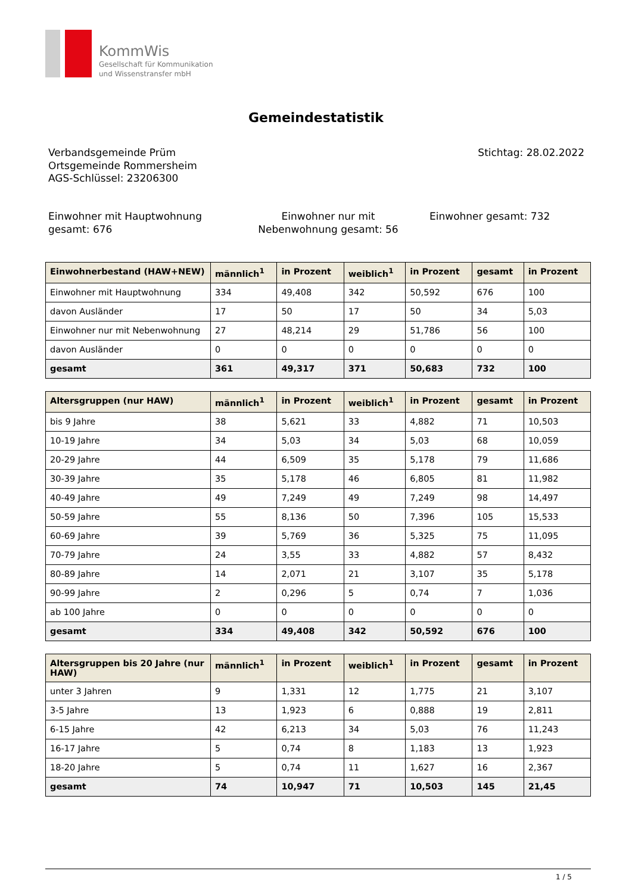KommWis
Gesellschaft für Kommunikation
und Wissenstransfer mbH
Gemeindestatistik
Verbandsgemeinde Prüm
Ortsgemeinde Rommersheim
AGS-Schlüssel: 23206300
Stichtag: 28.02.2022
Einwohner mit Hauptwohnung gesamt: 676
Einwohner nur mit Nebenwohnung gesamt: 56
Einwohner gesamt: 732
| Einwohnerbestand (HAW+NEW) | männlich<sup>1</sup> | in Prozent | weiblich<sup>1</sup> | in Prozent | gesamt | in Prozent |
| --- | --- | --- | --- | --- | --- | --- |
| Einwohner mit Hauptwohnung | 334 | 49,408 | 342 | 50,592 | 676 | 100 |
| davon Ausländer | 17 | 50 | 17 | 50 | 34 | 5,03 |
| Einwohner nur mit Nebenwohnung | 27 | 48,214 | 29 | 51,786 | 56 | 100 |
| davon Ausländer | 0 | 0 | 0 | 0 | 0 | 0 |
| gesamt | 361 | 49,317 | 371 | 50,683 | 732 | 100 |
| Altersgruppen (nur HAW) | männlich<sup>1</sup> | in Prozent | weiblich<sup>1</sup> | in Prozent | gesamt | in Prozent |
| --- | --- | --- | --- | --- | --- | --- |
| bis 9 Jahre | 38 | 5,621 | 33 | 4,882 | 71 | 10,503 |
| 10-19 Jahre | 34 | 5,03 | 34 | 5,03 | 68 | 10,059 |
| 20-29 Jahre | 44 | 6,509 | 35 | 5,178 | 79 | 11,686 |
| 30-39 Jahre | 35 | 5,178 | 46 | 6,805 | 81 | 11,982 |
| 40-49 Jahre | 49 | 7,249 | 49 | 7,249 | 98 | 14,497 |
| 50-59 Jahre | 55 | 8,136 | 50 | 7,396 | 105 | 15,533 |
| 60-69 Jahre | 39 | 5,769 | 36 | 5,325 | 75 | 11,095 |
| 70-79 Jahre | 24 | 3,55 | 33 | 4,882 | 57 | 8,432 |
| 80-89 Jahre | 14 | 2,071 | 21 | 3,107 | 35 | 5,178 |
| 90-99 Jahre | 2 | 0,296 | 5 | 0,74 | 7 | 1,036 |
| ab 100 Jahre | 0 | 0 | 0 | 0 | 0 | 0 |
| gesamt | 334 | 49,408 | 342 | 50,592 | 676 | 100 |
| Altersgruppen bis 20 Jahre (nur HAW) | männlich<sup>1</sup> | in Prozent | weiblich<sup>1</sup> | in Prozent | gesamt | in Prozent |
| --- | --- | --- | --- | --- | --- | --- |
| unter 3 Jahren | 9 | 1,331 | 12 | 1,775 | 21 | 3,107 |
| 3-5 Jahre | 13 | 1,923 | 6 | 0,888 | 19 | 2,811 |
| 6-15 Jahre | 42 | 6,213 | 34 | 5,03 | 76 | 11,243 |
| 16-17 Jahre | 5 | 0,74 | 8 | 1,183 | 13 | 1,923 |
| 18-20 Jahre | 5 | 0,74 | 11 | 1,627 | 16 | 2,367 |
| gesamt | 74 | 10,947 | 71 | 10,503 | 145 | 21,45 |
1 / 5